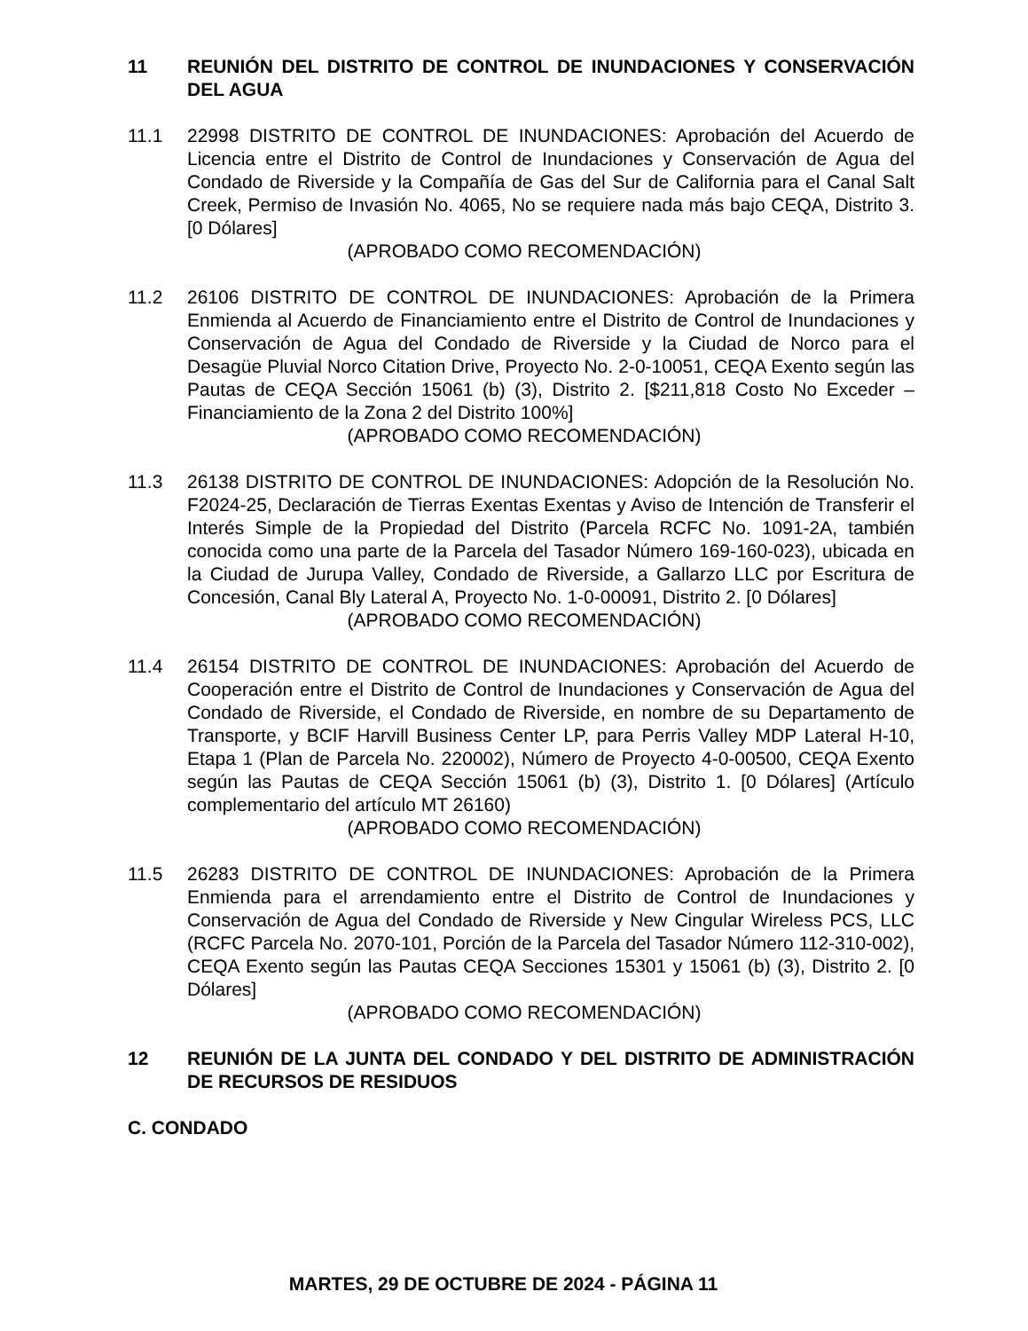11 REUNIÓN DEL DISTRITO DE CONTROL DE INUNDACIONES Y CONSERVACIÓN DEL AGUA
11.1 22998 DISTRITO DE CONTROL DE INUNDACIONES: Aprobación del Acuerdo de Licencia entre el Distrito de Control de Inundaciones y Conservación de Agua del Condado de Riverside y la Compañía de Gas del Sur de California para el Canal Salt Creek, Permiso de Invasión No. 4065, No se requiere nada más bajo CEQA, Distrito 3. [0 Dólares]
(APROBADO COMO RECOMENDACIÓN)
11.2 26106 DISTRITO DE CONTROL DE INUNDACIONES: Aprobación de la Primera Enmienda al Acuerdo de Financiamiento entre el Distrito de Control de Inundaciones y Conservación de Agua del Condado de Riverside y la Ciudad de Norco para el Desagüe Pluvial Norco Citation Drive, Proyecto No. 2-0-10051, CEQA Exento según las Pautas de CEQA Sección 15061 (b) (3), Distrito 2. [$211,818 Costo No Exceder – Financiamiento de la Zona 2 del Distrito 100%]
(APROBADO COMO RECOMENDACIÓN)
11.3 26138 DISTRITO DE CONTROL DE INUNDACIONES: Adopción de la Resolución No. F2024-25, Declaración de Tierras Exentas Exentas y Aviso de Intención de Transferir el Interés Simple de la Propiedad del Distrito (Parcela RCFC No. 1091-2A, también conocida como una parte de la Parcela del Tasador Número 169-160-023), ubicada en la Ciudad de Jurupa Valley, Condado de Riverside, a Gallarzo LLC por Escritura de Concesión, Canal Bly Lateral A, Proyecto No. 1-0-00091, Distrito 2. [0 Dólares]
(APROBADO COMO RECOMENDACIÓN)
11.4 26154 DISTRITO DE CONTROL DE INUNDACIONES: Aprobación del Acuerdo de Cooperación entre el Distrito de Control de Inundaciones y Conservación de Agua del Condado de Riverside, el Condado de Riverside, en nombre de su Departamento de Transporte, y BCIF Harvill Business Center LP, para Perris Valley MDP Lateral H-10, Etapa 1 (Plan de Parcela No. 220002), Número de Proyecto 4-0-00500, CEQA Exento según las Pautas de CEQA Sección 15061 (b) (3), Distrito 1. [0 Dólares] (Artículo complementario del artículo MT 26160)
(APROBADO COMO RECOMENDACIÓN)
11.5 26283 DISTRITO DE CONTROL DE INUNDACIONES: Aprobación de la Primera Enmienda para el arrendamiento entre el Distrito de Control de Inundaciones y Conservación de Agua del Condado de Riverside y New Cingular Wireless PCS, LLC (RCFC Parcela No. 2070-101, Porción de la Parcela del Tasador Número 112-310-002), CEQA Exento según las Pautas CEQA Secciones 15301 y 15061 (b) (3), Distrito 2. [0 Dólares]
(APROBADO COMO RECOMENDACIÓN)
12 REUNIÓN DE LA JUNTA DEL CONDADO Y DEL DISTRITO DE ADMINISTRACIÓN DE RECURSOS DE RESIDUOS
C. CONDADO
MARTES, 29 DE OCTUBRE DE 2024 - PÁGINA 11